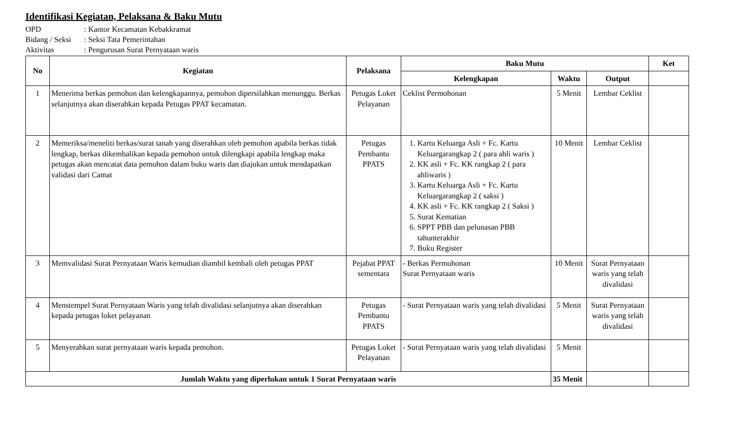Identifikasi Kegiatan, Pelaksana & Baku Mutu
OPD: Kantor Kecamatan Kebakkramat
Bidang / Seksi: Seksi Tata Pemerintahan
Aktivitas: Pengurusan Surat Pernyataan waris
| No | Kegiatan | Pelaksana | Baku Mutu | | | Ket |
| --- | --- | --- | --- | --- | --- | --- |
| | | | Kelengkapan | Waktu | Output | |
| 1 | Menerima berkas pemohon dan kelengkapannya, pemohon dipersilahkan menunggu. Berkas selanjutnya akan diserahkan kepada Petugas PPAT kecamatan. | Petugas Loket Pelayanan | Ceklist Permohonan | 5 Menit | Lembar Ceklist | |
| 2 | Memeriksa/meneliti berkas/surat tanah yang diserahkan oleh pemohon apabila berkas tidak lengkap, berkas dikembalikan kepada pemohon untuk dilengkapi apabila lengkap maka petugas akan mencatat data pemohon dalam buku waris dan diajukan untuk mendapatkan validasi dari Camat | Petugas Pembantu PPATS | 1. Kartu Keluarga Asli + Fc. Kartu Keluargarangkap 2 ( para ahli waris ) 2. KK asli + Fc. KK rangkap 2 ( para ahliwaris ) 3. Kartu Keluarga Asli + Fc. Kartu Keluargarangkap 2 ( saksi ) 4. KK asli + Fc. KK rangkap 2 ( Saksi ) 5. Surat Kematian 6. SPPT PBB dan pelunasan PBB tahunterakhir 7. Buku Register | 10 Menit | Lembar Ceklist | |
| 3 | Memvalidasi Surat Pernyataan Waris kemudian diambil kembali oleh petugas PPAT | Pejabat PPAT sementara | - Berkas Permohonan Surat Pernyataan waris | 10 Menit | Surat Pernyataan waris yang telah divalidasi | |
| 4 | Menstempel Surat Pernyataan Waris yang telah divalidasi selanjutnya akan diserahkan kepada petugas loket pelayanan | Petugas Pembantu PPATS | - Surat Pernyataan waris yang telah divalidasi | 5 Menit | Surat Pernyataan waris yang telah divalidasi | |
| 5 | Menyerahkan surat pernyataan waris kepada pemohon. | Petugas Loket Pelayanan | - Surat Pernyataan waris yang telah divalidasi | 5 Menit | | |
| Jumlah Waktu yang diperlukan untuk 1 Surat Pernyataan waris | | | | 35 Menit | | |